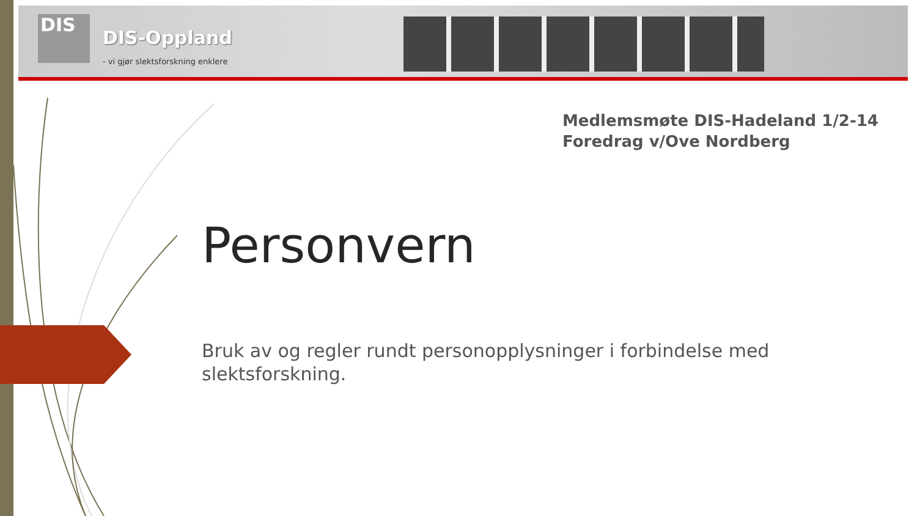DIS
DIS-Oppland
- vi gjør slektsforskning enklere
Medlemsmøte DIS-Hadeland 1/2-14
Foredrag v/Ove Nordberg
Personvern
Bruk av og regler rundt personopplysninger i forbindelse med slektsforskning.